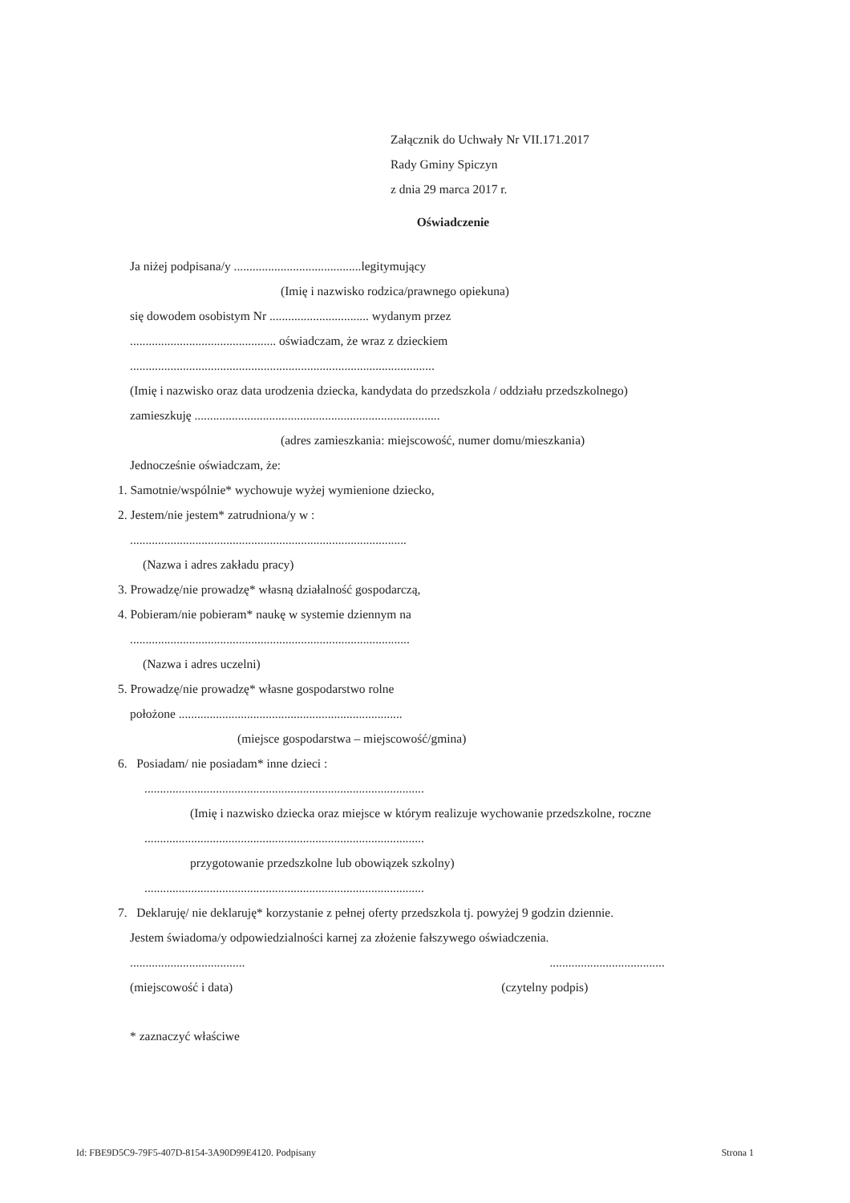Załącznik do Uchwały Nr VII.171.2017
Rady Gminy Spiczyn
z dnia 29 marca 2017 r.
Oświadczenie
Ja niżej podpisana/y .........................................legitymujący
(Imię i nazwisko rodzica/prawnego opiekuna)
się dowodem osobistym Nr ................................ wydanym przez
............................................... oświadczam, że wraz z dzieckiem
..................................................................................................
(Imię i nazwisko oraz data urodzenia dziecka, kandydata do przedszkola / oddziału przedszkolnego)
zamieszkuję ...............................................................................
(adres zamieszkania: miejscowość, numer domu/mieszkania)
Jednocześnie oświadczam, że:
1. Samotnie/wspólnie* wychowuje wyżej wymienione dziecko,
2. Jestem/nie jestem* zatrudniona/y w :
.........................................................................................
(Nazwa i adres zakładu pracy)
3. Prowadzę/nie prowadzę* własną działalność gospodarczą,
4. Pobieram/nie pobieram* naukę w systemie dziennym na
..........................................................................................
(Nazwa i adres uczelni)
5. Prowadzę/nie prowadzę* własne gospodarstwo rolne
położone ........................................................................
(miejsce gospodarstwa – miejscowość/gmina)
6. Posiadam/ nie posiadam* inne dzieci :
..........................................................................................
(Imię i nazwisko dziecka oraz miejsce w którym realizuje wychowanie przedszkolne, roczne
..........................................................................................
przygotowanie przedszkolne lub obowiązek szkolny)
..........................................................................................
7. Deklaruję/ nie deklaruję* korzystanie z pełnej oferty przedszkola tj. powyżej 9 godzin dziennie.
Jestem świadoma/y odpowiedzialności karnej za złożenie fałszywego oświadczenia.
..........................................................................
(miejscowość i data) (czytelny podpis)
* zaznaczyć właściwe
Id: FBE9D5C9-79F5-407D-8154-3A90D99E4120. Podpisany Strona 1